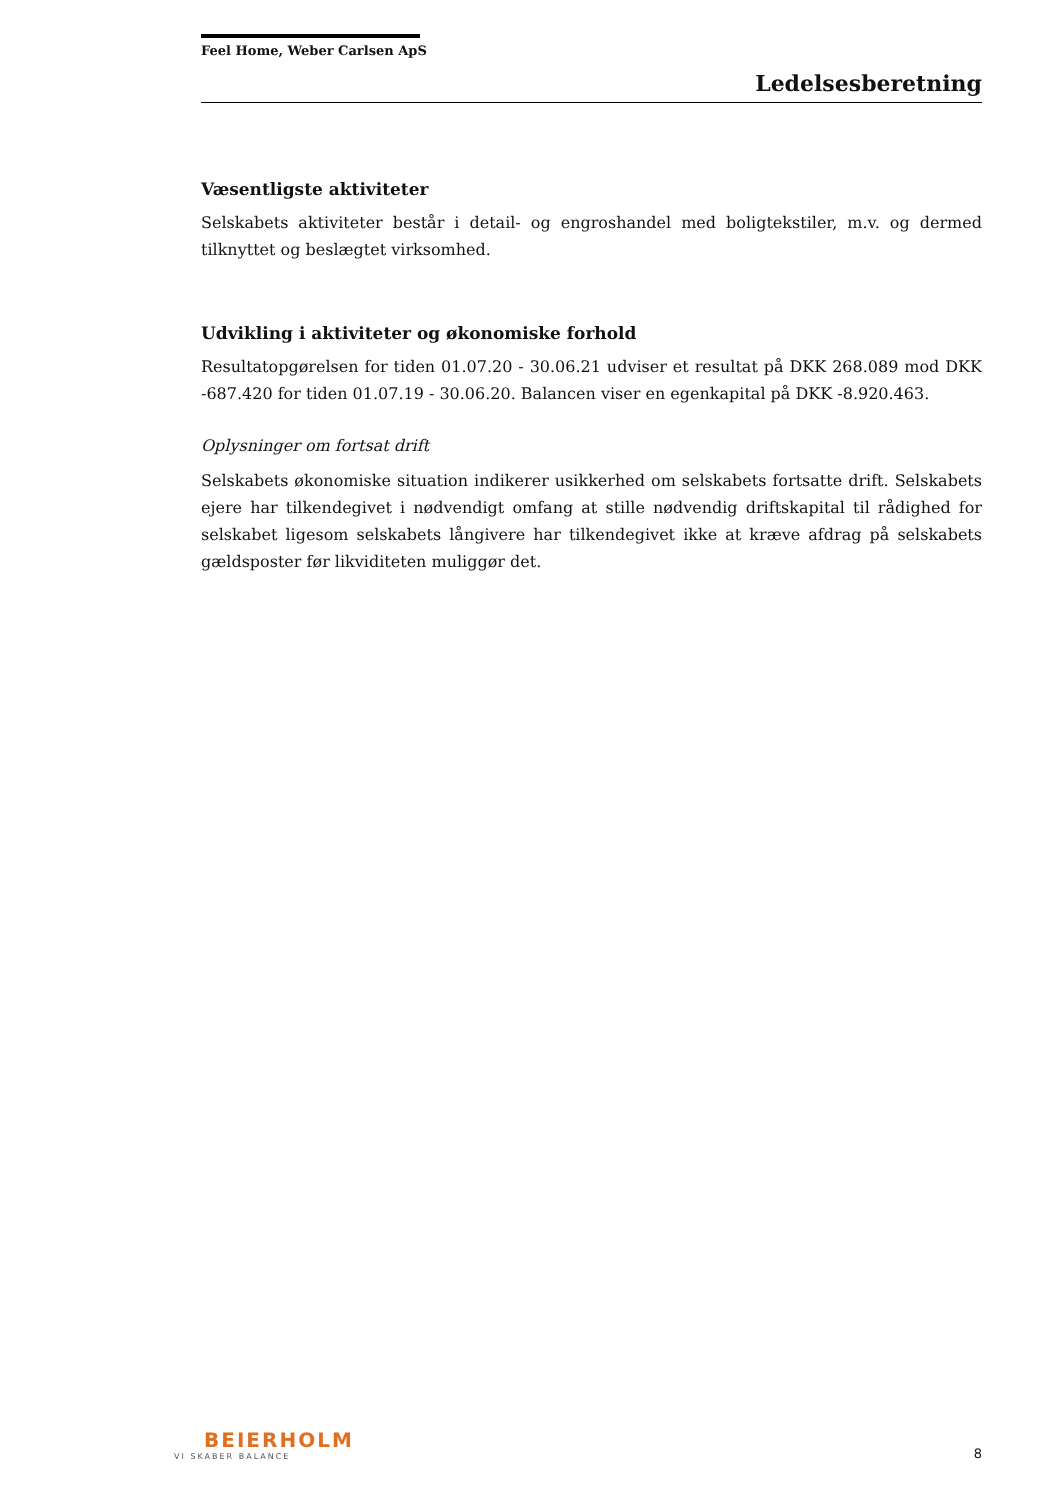Feel Home, Weber Carlsen ApS
Ledelsesberetning
Væsentligste aktiviteter
Selskabets aktiviteter består i detail- og engroshandel med boligtekstiler, m.v. og dermed tilknyttet og beslægtet virksomhed.
Udvikling i aktiviteter og økonomiske forhold
Resultatopgørelsen for tiden 01.07.20 - 30.06.21 udviser et resultat på DKK 268.089 mod DKK -687.420 for tiden 01.07.19 - 30.06.20. Balancen viser en egenkapital på DKK -8.920.463.
Oplysninger om fortsat drift
Selskabets økonomiske situation indikerer usikkerhed om selskabets fortsatte drift. Selskabets ejere har tilkendegivet i nødvendigt omfang at stille nødvendig driftskapital til rådighed for selskabet ligesom selskabets långivere har tilkendegivet ikke at kræve afdrag på selskabets gældsposter før likviditeten muliggør det.
BEIERHOLM
VI SKABER BALANCE
8